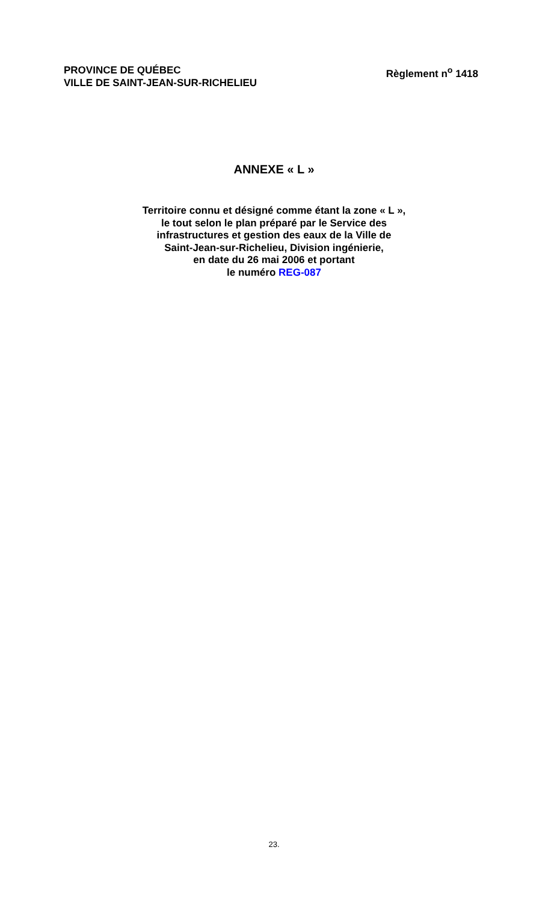PROVINCE DE QUÉBEC
VILLE DE SAINT-JEAN-SUR-RICHELIEU
Règlement n<sup>o</sup> 1418
ANNEXE « L »
Territoire connu et désigné comme étant la zone « L »,
le tout selon le plan préparé par le Service des
infrastructures et gestion des eaux de la Ville de
Saint-Jean-sur-Richelieu, Division ingénierie,
en date du 26 mai 2006 et portant
le numéro REG-087
23.